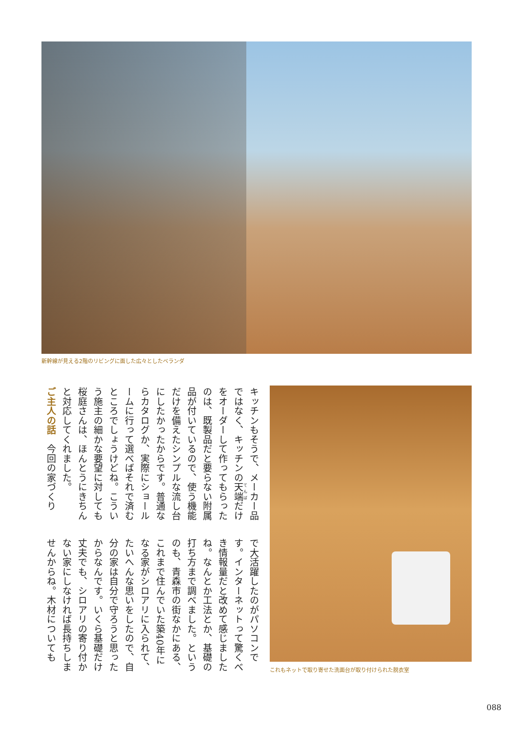新幹線が見える2階のリビングに面した広々としたベランダ
キッチンもそうで、メーカー品ではなく、キッチンの天端だけをオーダーして作ってもらったのは、既製品だと要らない附属品が付いているので、使う機能だけを備えたシンプルな流し台にしたかったからです。普通ならカタログか、実際にショールームに行って選べばそれで済むところでしょうけどね。こういう施主の細かな要望に対しても桜庭さんは、ほんとうにきちんと対応してくれました。
ご主人の話　今回の家づくり
で大活躍したのがパソコンです。インターネットって驚くべき情報量だと改めて感じましたね。なんとか工法とか、基礎の打ち方まで調べました。というのも、青森市の街なかにある、これまで住んでいた築40年になる家がシロアリに入られて、たいへんな思いをしたので、自分の家は自分で守ろうと思ったからなんです。いくら基礎だけ丈夫でも、シロアリの寄り付かない家にしなければ長持ちしませんからね。木材についても
これもネットで取り寄せた洗面台が取り付けられた脱衣室
088